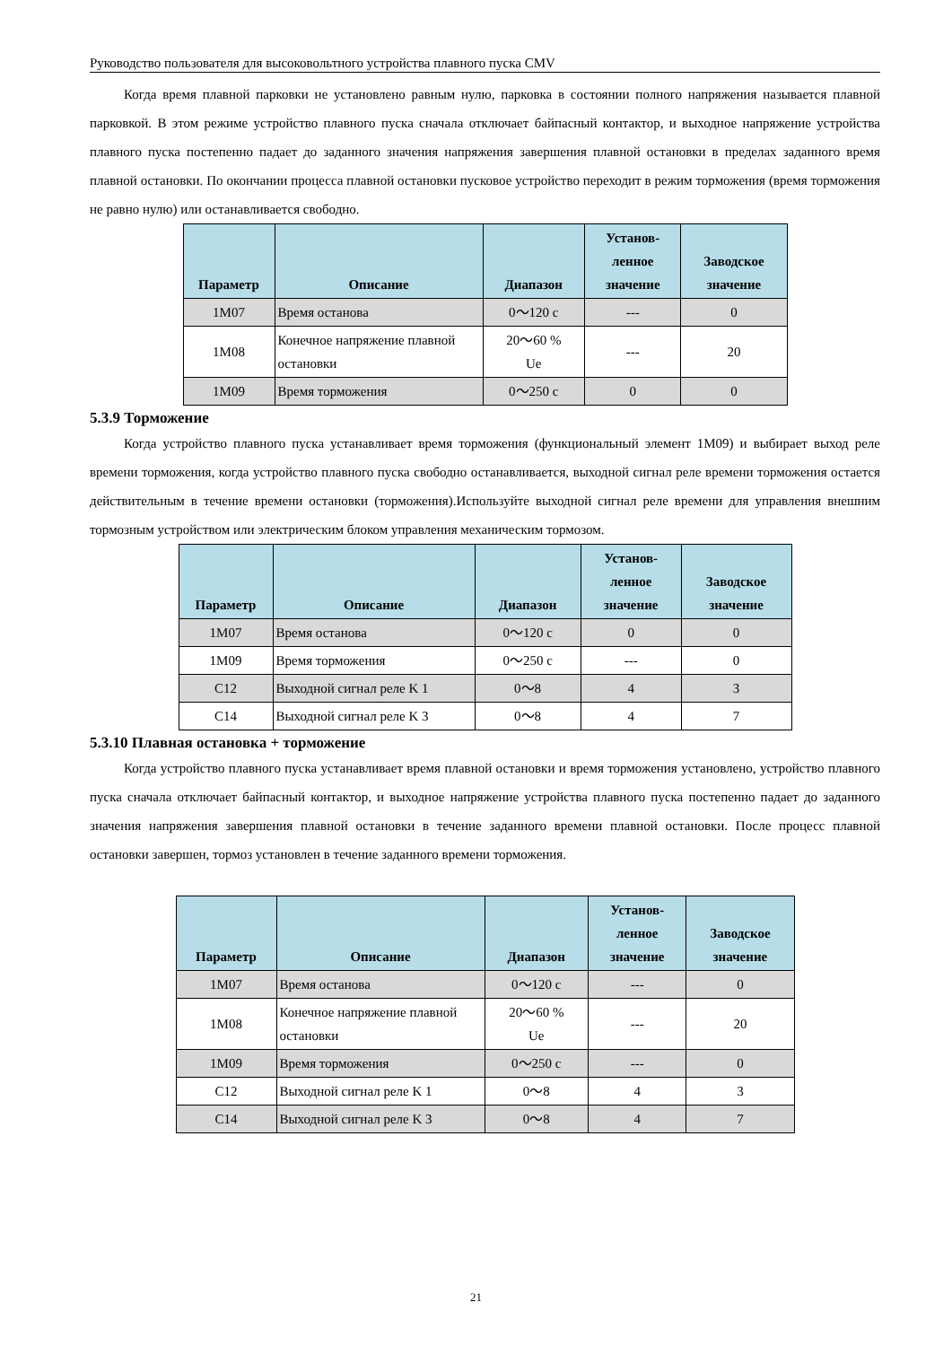Руководство пользователя для высоковольтного устройства плавного пуска CMV
Когда время плавной парковки не установлено равным нулю, парковка в состоянии полного напряжения называется плавной парковкой. В этом режиме устройство плавного пуска сначала отключает байпасный контактор, и выходное напряжение устройства плавного пуска постепенно падает до заданного значения напряжения завершения плавной остановки в пределах заданного время плавной остановки. По окончании процесса плавной остановки пусковое устройство переходит в режим торможения (время торможения не равно нулю) или останавливается свободно.
| Параметр | Описание | Диапазон | Установ- ленное значение | Заводское значение |
| --- | --- | --- | --- | --- |
| 1M07 | Время останова | 0～120 с | --- | 0 |
| 1M08 | Конечное напряжение плавной остановки | 20～60 % Ue | --- | 20 |
| 1M09 | Время торможения | 0～250 с | 0 | 0 |
5.3.9 Торможение
Когда устройство плавного пуска устанавливает время торможения (функциональный элемент 1M09) и выбирает выход реле времени торможения, когда устройство плавного пуска свободно останавливается, выходной сигнал реле времени торможения остается действительным в течение времени остановки (торможения).Используйте выходной сигнал реле времени для управления внешним тормозным устройством или электрическим блоком управления механическим тормозом.
| Параметр | Описание | Диапазон | Установ- ленное значение | Заводское значение |
| --- | --- | --- | --- | --- |
| 1M07 | Время останова | 0～120 с | 0 | 0 |
| 1M09 | Время торможения | 0～250 с | --- | 0 |
| C12 | Выходной сигнал реле K 1 | 0～8 | 4 | 3 |
| C14 | Выходной сигнал реле K 3 | 0～8 | 4 | 7 |
5.3.10 Плавная остановка + торможение
Когда устройство плавного пуска устанавливает время плавной остановки и время торможения установлено, устройство плавного пуска сначала отключает байпасный контактор, и выходное напряжение устройства плавного пуска постепенно падает до заданного значения напряжения завершения плавной остановки в течение заданного времени плавной остановки. После процесс плавной остановки завершен, тормоз установлен в течение заданного времени торможения.
| Параметр | Описание | Диапазон | Установ- ленное значение | Заводское значение |
| --- | --- | --- | --- | --- |
| 1M07 | Время останова | 0～120 с | --- | 0 |
| 1M08 | Конечное напряжение плавной остановки | 20～60 % Ue | --- | 20 |
| 1M09 | Время торможения | 0～250 с | --- | 0 |
| C12 | Выходной сигнал реле K 1 | 0～8 | 4 | 3 |
| C14 | Выходной сигнал реле K 3 | 0～8 | 4 | 7 |
21